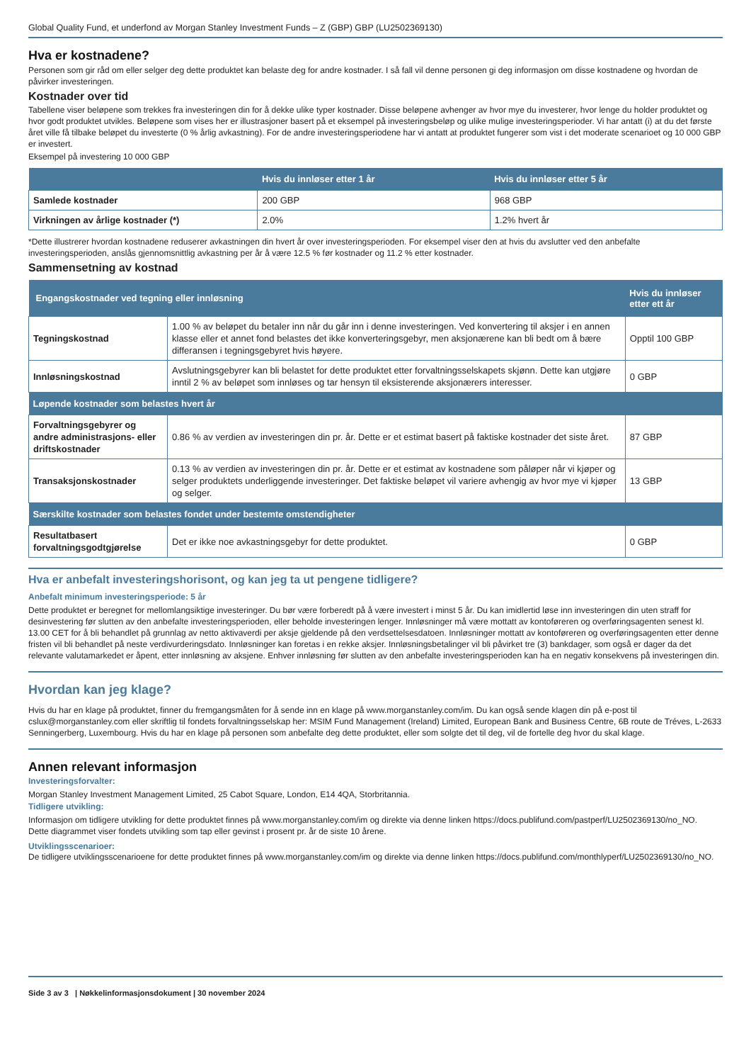Global Quality Fund, et underfond av Morgan Stanley Investment Funds – Z (GBP) GBP (LU2502369130)
Hva er kostnadene?
Personen som gir råd om eller selger deg dette produktet kan belaste deg for andre kostnader. I så fall vil denne personen gi deg informasjon om disse kostnadene og hvordan de påvirker investeringen.
Kostnader over tid
Tabellene viser beløpene som trekkes fra investeringen din for å dekke ulike typer kostnader. Disse beløpene avhenger av hvor mye du investerer, hvor lenge du holder produktet og hvor godt produktet utvikles. Beløpene som vises her er illustrasjoner basert på et eksempel på investeringsbeløp og ulike mulige investeringsperioder. Vi har antatt (i) at du det første året ville få tilbake beløpet du investerte (0 % årlig avkastning). For de andre investeringsperiodene har vi antatt at produktet fungerer som vist i det moderate scenarioet og 10 000 GBP er investert.
Eksempel på investering 10 000 GBP
| | Hvis du innløser etter 1 år | Hvis du innløser etter 5 år |
| --- | --- | --- |
| Samlede kostnader | 200 GBP | 968 GBP |
| Virkningen av årlige kostnader (*) | 2.0% | 1.2% hvert år |
*Dette illustrerer hvordan kostnadene reduserer avkastningen din hvert år over investeringsperioden. For eksempel viser den at hvis du avslutter ved den anbefalte investeringsperioden, anslås gjennomsnittlig avkastning per år å være 12.5 % før kostnader og 11.2 % etter kostnader.
Sammensetning av kostnad
| Engangskostnader ved tegning eller innløsning | | Hvis du innløser etter ett år |
| --- | --- | --- |
| Tegningskostnad | 1.00 % av beløpet du betaler inn når du går inn i denne investeringen. Ved konvertering til aksjer i en annen klasse eller et annet fond belastes det ikke konverteringsgebyr, men aksjonærene kan bli bedt om å bære differansen i tegningsgebyret hvis høyere. | Opptil 100 GBP |
| Innløsningskostnad | Avslutningsgebyrer kan bli belastet for dette produktet etter forvaltningsselskapets skjønn. Dette kan utgjøre inntil 2 % av beløpet som innløses og tar hensyn til eksisterende aksjonærers interesser. | 0 GBP |
| Løpende kostnader som belastes hvert år | | |
| Forvaltningsgebyrer og andre administrasjons- eller driftskostnader | 0.86 % av verdien av investeringen din pr. år. Dette er et estimat basert på faktiske kostnader det siste året. | 87 GBP |
| Transaksjonskostnader | 0.13 % av verdien av investeringen din pr. år. Dette er et estimat av kostnadene som påløper når vi kjøper og selger produktets underliggende investeringer. Det faktiske beløpet vil variere avhengig av hvor mye vi kjøper og selger. | 13 GBP |
| Særskilte kostnader som belastes fondet under bestemte omstendigheter | | |
| Resultatbasert forvaltningsgodtgjørelse | Det er ikke noe avkastningsgebyr for dette produktet. | 0 GBP |
Hva er anbefalt investeringshorisont, og kan jeg ta ut pengene tidligere?
Anbefalt minimum investeringsperiode: 5 år
Dette produktet er beregnet for mellomlangsiktige investeringer. Du bør være forberedt på å være investert i minst 5 år. Du kan imidlertid løse inn investeringen din uten straff for desinvestering før slutten av den anbefalte investeringsperioden, eller beholde investeringen lenger. Innløsninger må være mottatt av kontoføreren og overføringsagenten senest kl. 13.00 CET for å bli behandlet på grunnlag av netto aktivaverdi per aksje gjeldende på den verdsettelsesdatoen. Innløsninger mottatt av kontoføreren og overføringsagenten etter denne fristen vil bli behandlet på neste verdivurderingsdato. Innløsninger kan foretas i en rekke aksjer. Innløsningsbetalinger vil bli påvirket tre (3) bankdager, som også er dager da det relevante valutamarkedet er åpent, etter innløsning av aksjene. Enhver innløsning før slutten av den anbefalte investeringsperioden kan ha en negativ konsekvens på investeringen din.
Hvordan kan jeg klage?
Hvis du har en klage på produktet, finner du fremgangsmåten for å sende inn en klage på www.morganstanley.com/im. Du kan også sende klagen din på e-post til cslux@morganstanley.com eller skriftlig til fondets forvaltningsselskap her: MSIM Fund Management (Ireland) Limited, European Bank and Business Centre, 6B route de Tréves, L-2633 Senningerberg, Luxembourg. Hvis du har en klage på personen som anbefalte deg dette produktet, eller som solgte det til deg, vil de fortelle deg hvor du skal klage.
Annen relevant informasjon
Investeringsforvalter:
Morgan Stanley Investment Management Limited, 25 Cabot Square, London, E14 4QA, Storbritannia.
Tidligere utvikling:
Informasjon om tidligere utvikling for dette produktet finnes på www.morganstanley.com/im og direkte via denne linken https://docs.publifund.com/pastperf/LU2502369130/no_NO.
Dette diagrammet viser fondets utvikling som tap eller gevinst i prosent pr. år de siste 10 årene.
Utviklingsscenarioer:
De tidligere utviklingsscenarioene for dette produktet finnes på www.morganstanley.com/im og direkte via denne linken https://docs.publifund.com/monthlyperf/LU2502369130/no_NO.
Side 3 av 3 | Nøkkelinformasjonsdokument | 30 november 2024